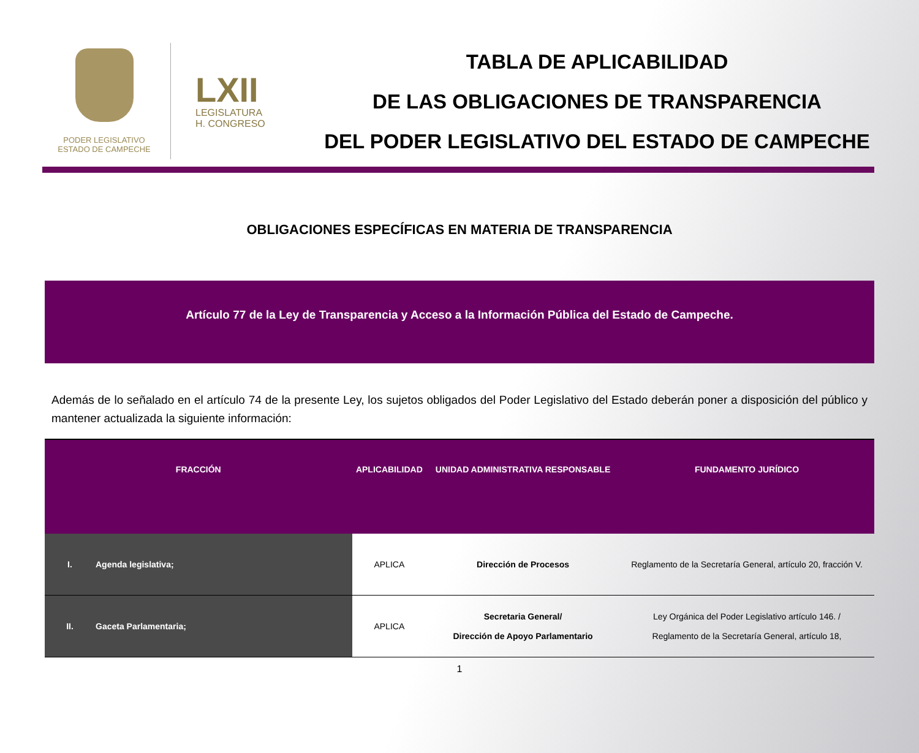PODER LEGISLATIVO
ESTADO DE CAMPECHE
LXII
LEGISLATURA
H. CONGRESO
TABLA DE APLICABILIDAD
DE LAS OBLIGACIONES DE TRANSPARENCIA
DEL PODER LEGISLATIVO DEL ESTADO DE CAMPECHE
OBLIGACIONES ESPECÍFICAS EN MATERIA DE TRANSPARENCIA
Artículo 77 de la Ley de Transparencia y Acceso a la Información Pública del Estado de Campeche.
Además de lo señalado en el artículo 74 de la presente Ley, los sujetos obligados del Poder Legislativo del Estado deberán poner a disposición del público y mantener actualizada la siguiente información:
| FRACCIÓN | | APLICABILIDAD | UNIDAD ADMINISTRATIVA RESPONSABLE | FUNDAMENTO JURÍDICO |
| --- | --- | --- | --- | --- |
| I. | Agenda legislativa; | APLICA | Dirección de Procesos | Reglamento de la Secretaría General, artículo 20, fracción V. |
| II. | Gaceta Parlamentaria; | APLICA | Secretaria General/ Dirección de Apoyo Parlamentario | Ley Orgánica del Poder Legislativo artículo 146. / Reglamento de la Secretaría General, artículo 18, |
1